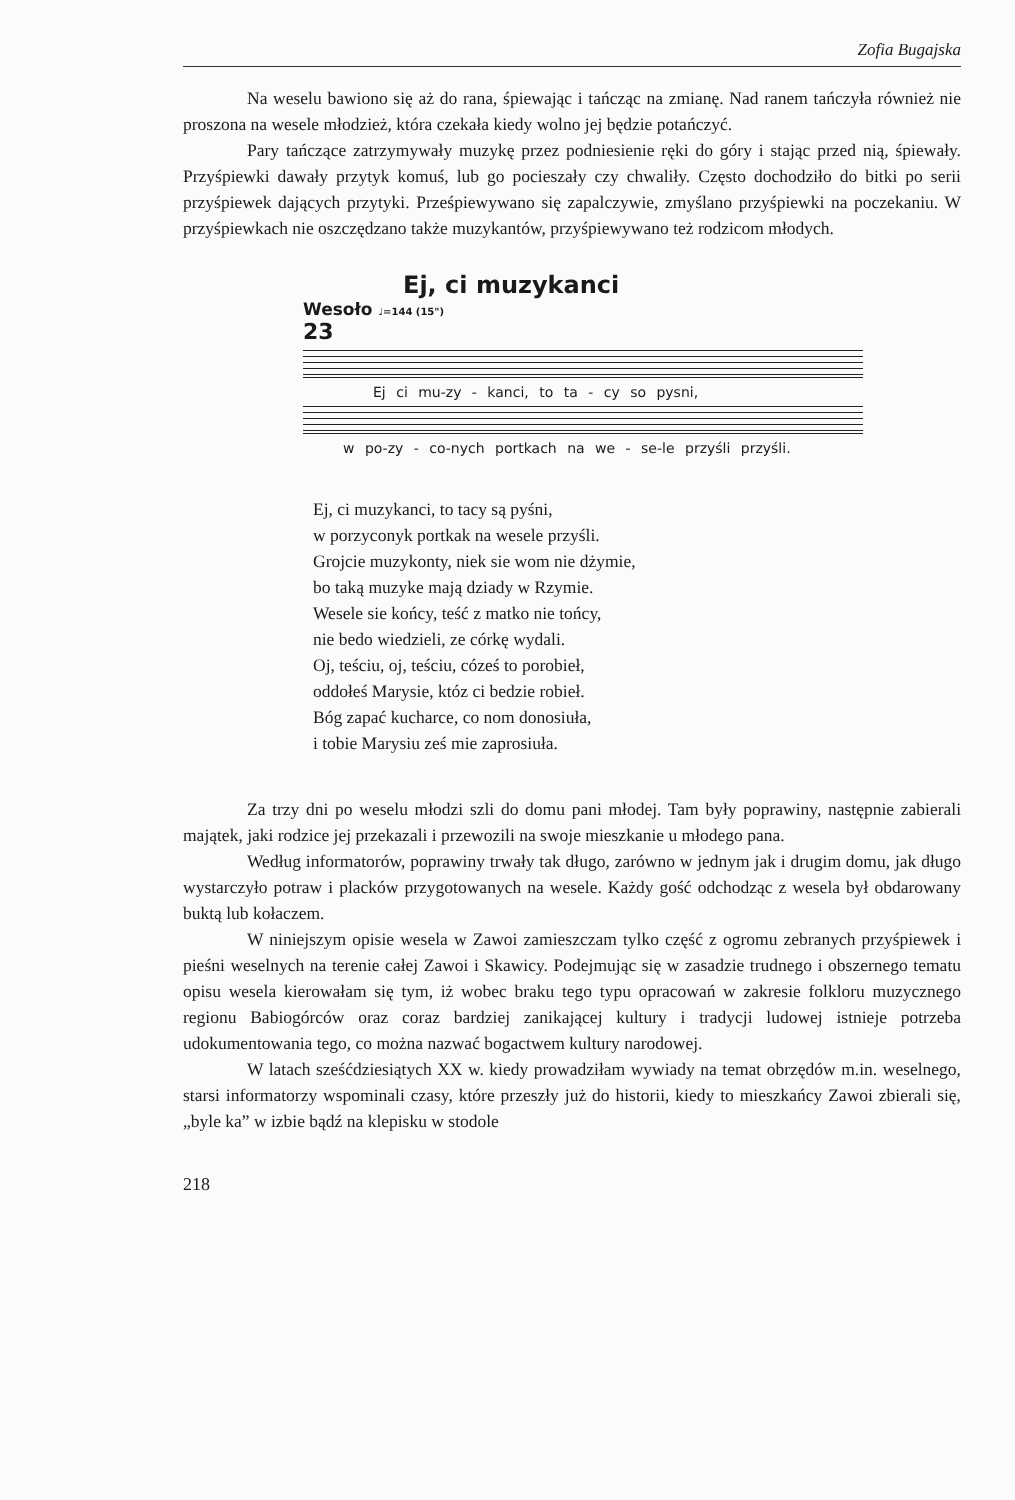Zofia Bugajska
Na weselu bawiono się aż do rana, śpiewając i tańcząc na zmianę. Nad ranem tańczyła również nie proszona na wesele młodzież, która czekała kiedy wolno jej będzie potańczyć.
Pary tańczące zatrzymywały muzykę przez podniesienie ręki do góry i stając przed nią, śpiewały. Przyśpiewki dawały przytyk komuś, lub go pocieszały czy chwaliły. Często dochodziło do bitki po serii przyśpiewek dających przytyki. Prześpiewywano się zapalczywie, zmyślano przyśpiewki na poczekaniu. W przyśpiewkach nie oszczędzano także muzykantów, przyśpiewywano też rodzicom młodych.
Ej, ci muzykanci
Wesoło ♩=144 (15")
23
Ej ci mu-zy - kanci, to ta - cy so pysni,
w po-zy - co-nych portkach na we - se-le przyśli przyśli.
Ej, ci muzykanci, to tacy są pyśni,
w porzyconyk portkak na wesele przyśli.
Grojcie muzykonty, niek sie wom nie dżymie,
bo taką muzyke mają dziady w Rzymie.
Wesele sie końcy, teść z matko nie tońcy,
nie bedo wiedzieli, ze córkę wydali.
Oj, teściu, oj, teściu, cóześ to porobieł,
oddołeś Marysie, któz ci bedzie robieł.
Bóg zapać kucharce, co nom donosiuła,
i tobie Marysiu ześ mie zaprosiuła.
Za trzy dni po weselu młodzi szli do domu pani młodej. Tam były poprawiny, następnie zabierali majątek, jaki rodzice jej przekazali i przewozili na swoje mieszkanie u młodego pana.
Według informatorów, poprawiny trwały tak długo, zarówno w jednym jak i drugim domu, jak długo wystarczyło potraw i placków przygotowanych na wesele. Każdy gość odchodząc z wesela był obdarowany buktą lub kołaczem.
W niniejszym opisie wesela w Zawoi zamieszczam tylko część z ogromu zebranych przyśpiewek i pieśni weselnych na terenie całej Zawoi i Skawicy. Podejmując się w zasadzie trudnego i obszernego tematu opisu wesela kierowałam się tym, iż wobec braku tego typu opracowań w zakresie folkloru muzycznego regionu Babiogórców oraz coraz bardziej zanikającej kultury i tradycji ludowej istnieje potrzeba udokumentowania tego, co można nazwać bogactwem kultury narodowej.
W latach sześćdziesiątych XX w. kiedy prowadziłam wywiady na temat obrzędów m.in. weselnego, starsi informatorzy wspominali czasy, które przeszły już do historii, kiedy to mieszkańcy Zawoi zbierali się, „byle ka” w izbie bądź na klepisku w stodole
218